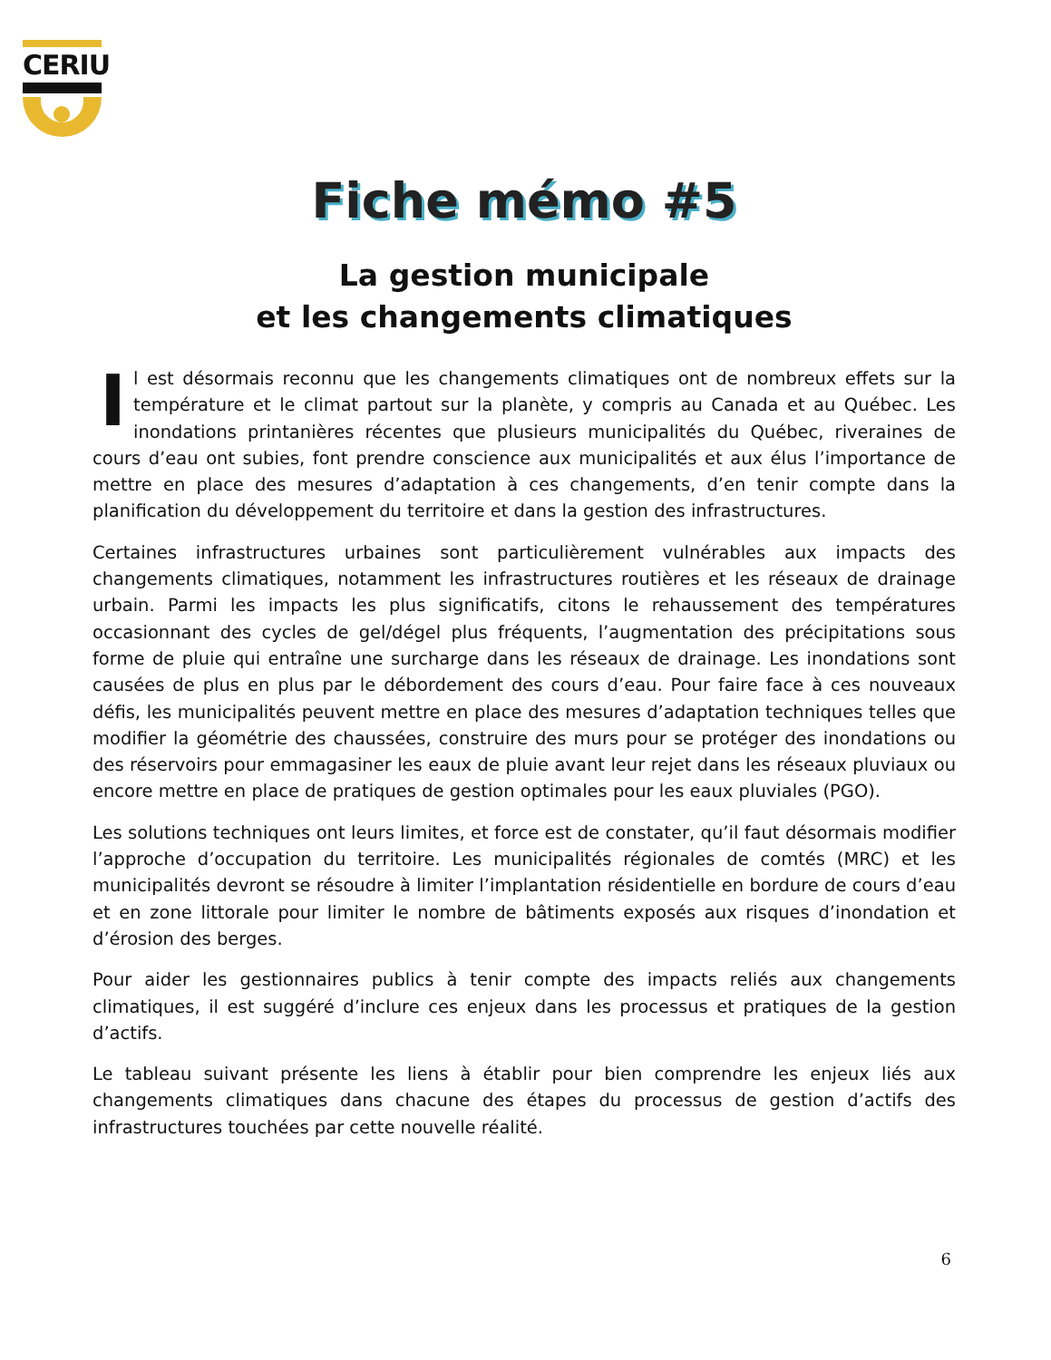CERIU
Fiche mémo #5
La gestion municipale
et les changements climatiques
Il est désormais reconnu que les changements climatiques ont de nombreux effets sur la température et le climat partout sur la planète, y compris au Canada et au Québec. Les inondations printanières récentes que plusieurs municipalités du Québec, riveraines de cours d’eau ont subies, font prendre conscience aux municipalités et aux élus l’importance de mettre en place des mesures d’adaptation à ces changements, d’en tenir compte dans la planification du développement du territoire et dans la gestion des infrastructures.
Certaines infrastructures urbaines sont particulièrement vulnérables aux impacts des changements climatiques, notamment les infrastructures routières et les réseaux de drainage urbain. Parmi les impacts les plus significatifs, citons le rehaussement des températures occasionnant des cycles de gel/dégel plus fréquents, l’augmentation des précipitations sous forme de pluie qui entraîne une surcharge dans les réseaux de drainage. Les inondations sont causées de plus en plus par le débordement des cours d’eau. Pour faire face à ces nouveaux défis, les municipalités peuvent mettre en place des mesures d’adaptation techniques telles que modifier la géométrie des chaussées, construire des murs pour se protéger des inondations ou des réservoirs pour emmagasiner les eaux de pluie avant leur rejet dans les réseaux pluviaux ou encore mettre en place de pratiques de gestion optimales pour les eaux pluviales (PGO).
Les solutions techniques ont leurs limites, et force est de constater, qu’il faut désormais modifier l’approche d’occupation du territoire. Les municipalités régionales de comtés (MRC) et les municipalités devront se résoudre à limiter l’implantation résidentielle en bordure de cours d’eau et en zone littorale pour limiter le nombre de bâtiments exposés aux risques d’inondation et d’érosion des berges.
Pour aider les gestionnaires publics à tenir compte des impacts reliés aux changements climatiques, il est suggéré d’inclure ces enjeux dans les processus et pratiques de la gestion d’actifs.
Le tableau suivant présente les liens à établir pour bien comprendre les enjeux liés aux changements climatiques dans chacune des étapes du processus de gestion d’actifs des infrastructures touchées par cette nouvelle réalité.
6